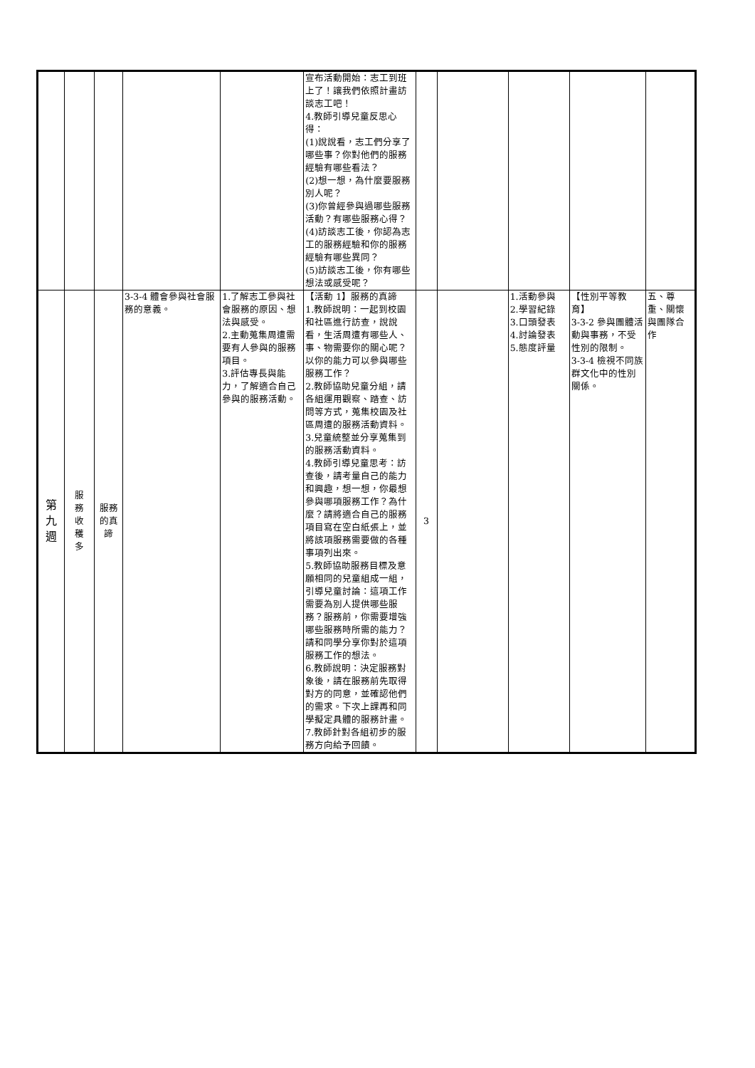| | | | | | 宣布活動開始：志工到班上了！讓我們依照計畫訪談志工吧！ 4.教師引導兒童反思心得： (1)說說看，志工們分享了哪些事？你對他們的服務經驗有哪些看法？ (2)想一想，為什麼要服務別人呢？ (3)你曾經參與過哪些服務活動？有哪些服務心得？ (4)訪談志工後，你認為志工的服務經驗和你的服務經驗有哪些異同？ (5)訪談志工後，你有哪些想法或感受呢？ | | | | | |
| 第 九 週 | 服 務 收 穫 多 | 服務 的真 諦 | 3-3-4 體會參與社會服務的意義。 | 1.了解志工參與社會服務的原因、想法與感受。 2.主動蒐集周遭需要有人參與的服務項目。 3.評估專長與能力，了解適合自己參與的服務活動。 | 【活動 1】服務的真諦 1.教師說明：一起到校園和社區進行訪查，說說看，生活周遭有哪些人、事、物需要你的關心呢？以你的能力可以參與哪些服務工作？ 2.教師協助兒童分組，請各組運用觀察、踏查、訪問等方式，蒐集校園及社區周遭的服務活動資料。 3.兒童統整並分享蒐集到的服務活動資料。 4.教師引導兒童思考：訪查後，請考量自己的能力和興趣，想一想，你最想參與哪項服務工作？為什麼？請將適合自己的服務項目寫在空白紙張上，並將該項服務需要做的各種事項列出來。 5.教師協助服務目標及意願相同的兒童組成一組，引導兒童討論：這項工作需要為別人提供哪些服務？服務前，你需要增強哪些服務時所需的能力？請和同學分享你對於這項服務工作的想法。 6.教師說明：決定服務對象後，請在服務前先取得對方的同意，並確認他們的需求。下次上課再和同學擬定具體的服務計畫。 7.教師針對各組初步的服務方向給予回饋。 | 3 | | 1.活動參與 2.學習紀錄 3.口頭發表 4.討論發表 5.態度評量 | 【性別平等教育】 3-3-2 參與團體活動與事務，不受性別的限制。 3-3-4 檢視不同族群文化中的性別關係。 | 五、尊重、關懷與團隊合作 |